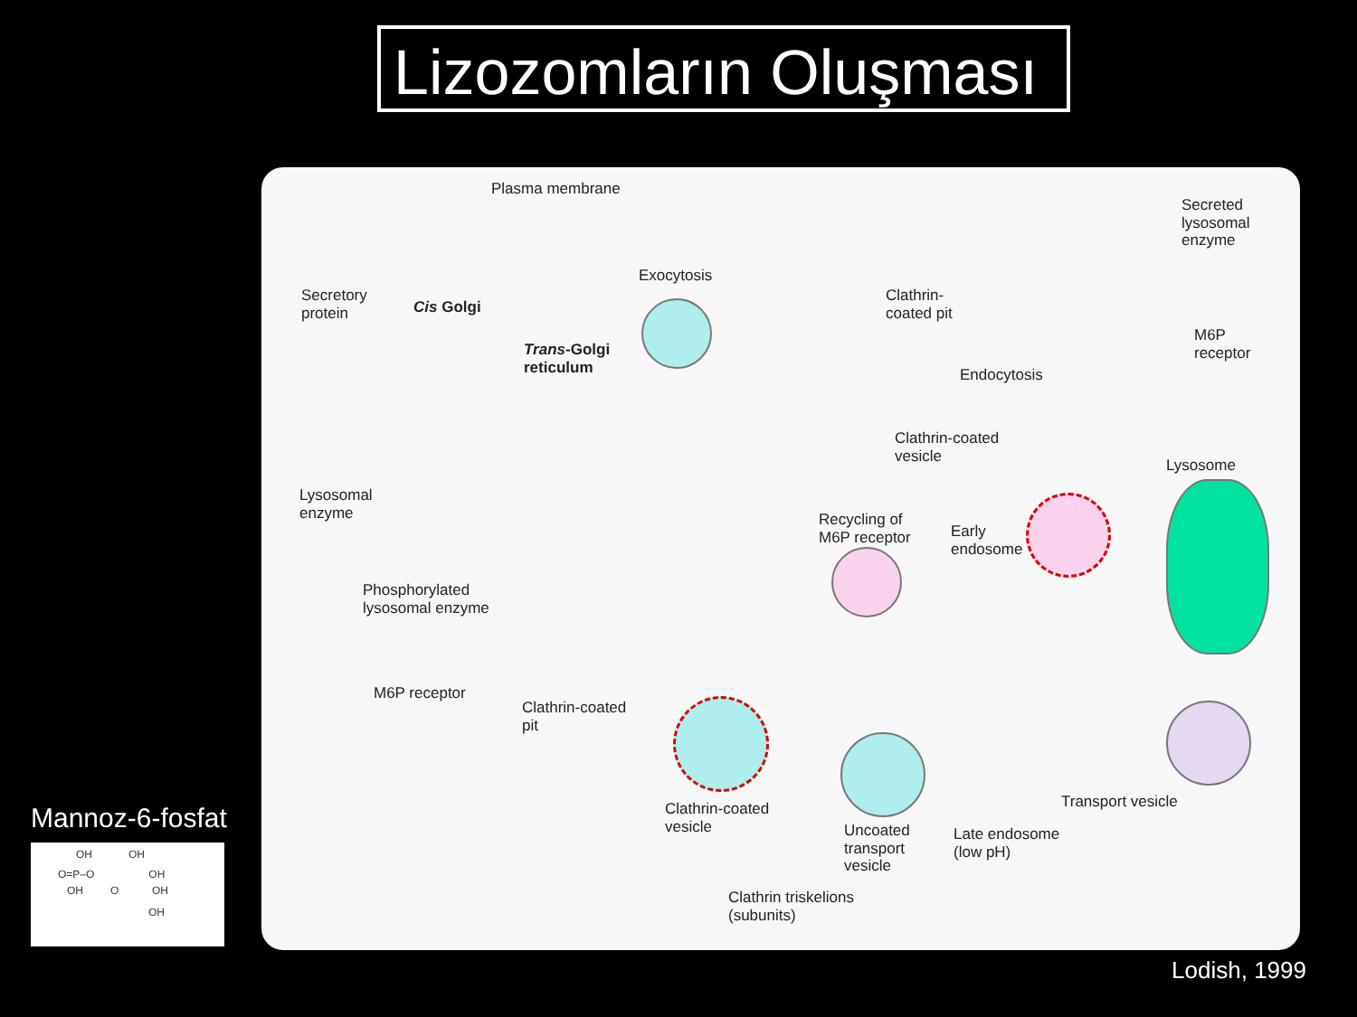Lizozomların Oluşması
Plasma membrane
Secreted
lysosomal
enzyme
Exocytosis
Clathrin-
coated pit
Secretory
protein
Cis Golgi
M6P
receptor
Trans-Golgi
reticulum
Endocytosis
Clathrin-coated
vesicle
Lysosome
Lysosomal
enzyme
Recycling of
M6P receptor
Early
endosome
Phosphorylated
lysosomal enzyme
M6P receptor
Clathrin-coated
pit
Clathrin-coated
vesicle
Transport vesicle
Uncoated
transport
vesicle
Late endosome
(low pH)
Clathrin triskelions
(subunits)
Mannoz-6-fosfat
OH OH
O=P–O OH
OH O OH
OH
Lodish, 1999